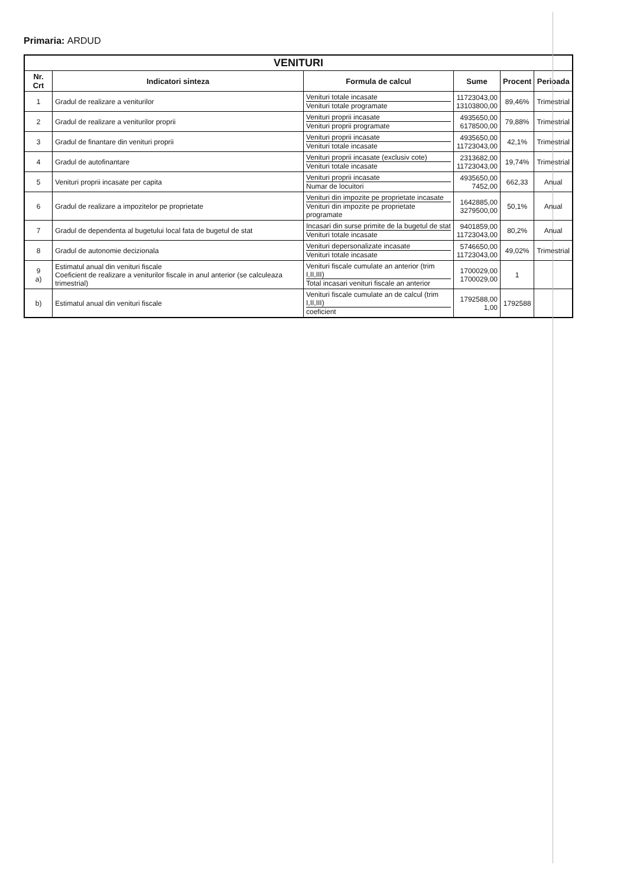Primaria: ARDUD
| VENITURI | | | | | |
| Nr. Crt | Indicatori sinteza | Formula de calcul | Sume | Procent | Perioada |
| 1 | Gradul de realizare a veniturilor | Venituri totale incasate Venituri totale programate | 11723043,00 13103800,00 | 89,46% | Trimestrial |
| 2 | Gradul de realizare a veniturilor proprii | Venituri proprii incasate Venituri proprii programate | 4935650,00 6178500,00 | 79,88% | Trimestrial |
| 3 | Gradul de finantare din venituri proprii | Venituri proprii incasate Venituri totale incasate | 4935650,00 11723043,00 | 42,1% | Trimestrial |
| 4 | Gradul de autofinantare | Venituri proprii incasate (exclusiv cote) Venituri totale incasate | 2313682,00 11723043,00 | 19,74% | Trimestrial |
| 5 | Venituri proprii incasate per capita | Venituri proprii incasate Numar de locuitori | 4935650,00 7452,00 | 662,33 | Anual |
| 6 | Gradul de realizare a impozitelor pe proprietate | Venituri din impozite pe proprietate incasate Venituri din impozite pe proprietate programate | 1642885,00 3279500,00 | 50,1% | Anual |
| 7 | Gradul de dependenta al bugetului local fata de bugetul de stat | Incasari din surse primite de la bugetul de stat Venituri totale incasate | 9401859,00 11723043,00 | 80,2% | Anual |
| 8 | Gradul de autonomie decizionala | Venituri depersonalizate incasate Venituri totale incasate | 5746650,00 11723043,00 | 49,02% | Trimestrial |
| 9 a) | Estimatul anual din venituri fiscale Coeficient de realizare a veniturilor fiscale in anul anterior (se calculeaza trimestrial) | Venituri fiscale cumulate an anterior (trim I,II,III) Total incasari venituri fiscale an anterior | 1700029,00 1700029,00 | 1 | |
| b) | Estimatul anual din venituri fiscale | Venituri fiscale cumulate an de calcul (trim I,II,III) coeficient | 1792588,00 1,00 | 1792588 | |